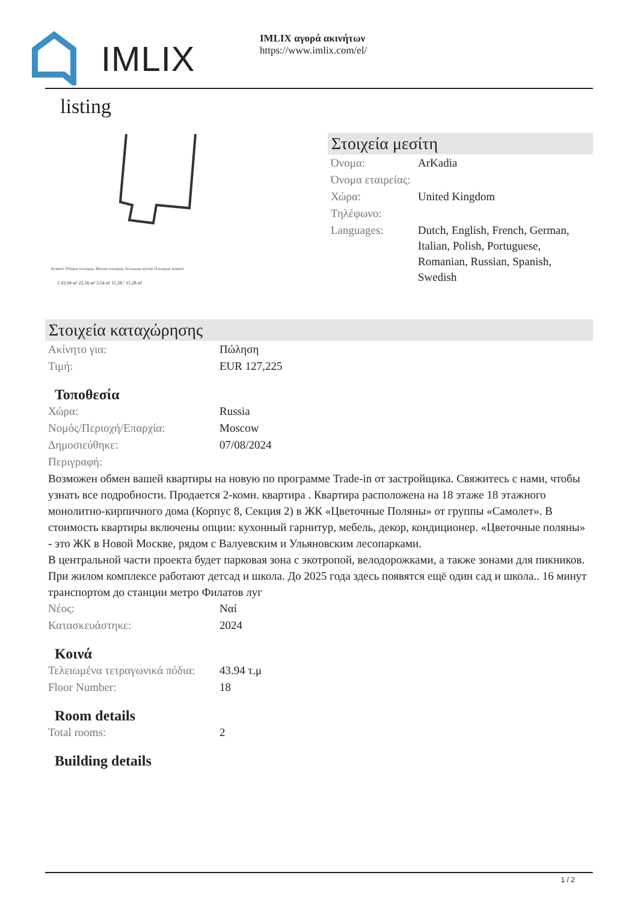IMLIX
IMLIX αγορά ακινήτων
https://www.imlix.com/el/
listing
Комнат Общая площадь Жилая площадь Площадь кухни Площадь комнат
2 43,94 м² 22,56 м² 3,54 м² 11,28 / 11,28 м²
Στοιχεία μεσίτη
| Όνομα: | ArKadia |
| Όνομα εταιρείας: | |
| Χώρα: | United Kingdom |
| Τηλέφωνο: | |
| Languages: | Dutch, English, French, German, Italian, Polish, Portuguese, Romanian, Russian, Spanish, Swedish |
Στοιχεία καταχώρησης
| Ακίνητο για: | Πώληση |
| Τιμή: | EUR 127,225 |
Τοποθεσία
| Χώρα: | Russia |
| Νομός/Περιοχή/Επαρχία: | Moscow |
| Δημοσιεύθηκε: | 07/08/2024 |
| Περιγραφή: | |
Возможен обмен вашей квартиры на новую по программе Trade-in от застройщика. Свяжитесь с нами, чтобы узнать все подробности. Продается 2-комн. квартира . Квартира расположена на 18 этаже 18 этажного монолитно-кирпичного дома (Корпус 8, Секция 2) в ЖК «Цветочные Поляны» от группы «Самолет». В стоимость квартиры включены опции: кухонный гарнитур, мебель, декор, кондиционер. «Цветочные поляны» - это ЖК в Новой Москве, рядом с Валуевским и Ульяновским лесопарками.
В центральной части проекта будет парковая зона с экотропой, велодорожками, а также зонами для пикников.
При жилом комплексе работают детсад и школа. До 2025 года здесь появятся ещё один сад и школа.. 16 минут транспортом до станции метро Филатов луг
| Νέος: | Ναί |
| Κατασκευάστηκε: | 2024 |
Κοινά
| Τελειωμένα τετραγωνικά πόδια: | 43.94 τ.μ |
| Floor Number: | 18 |
Room details
| Total rooms: | 2 |
Building details
1 / 2